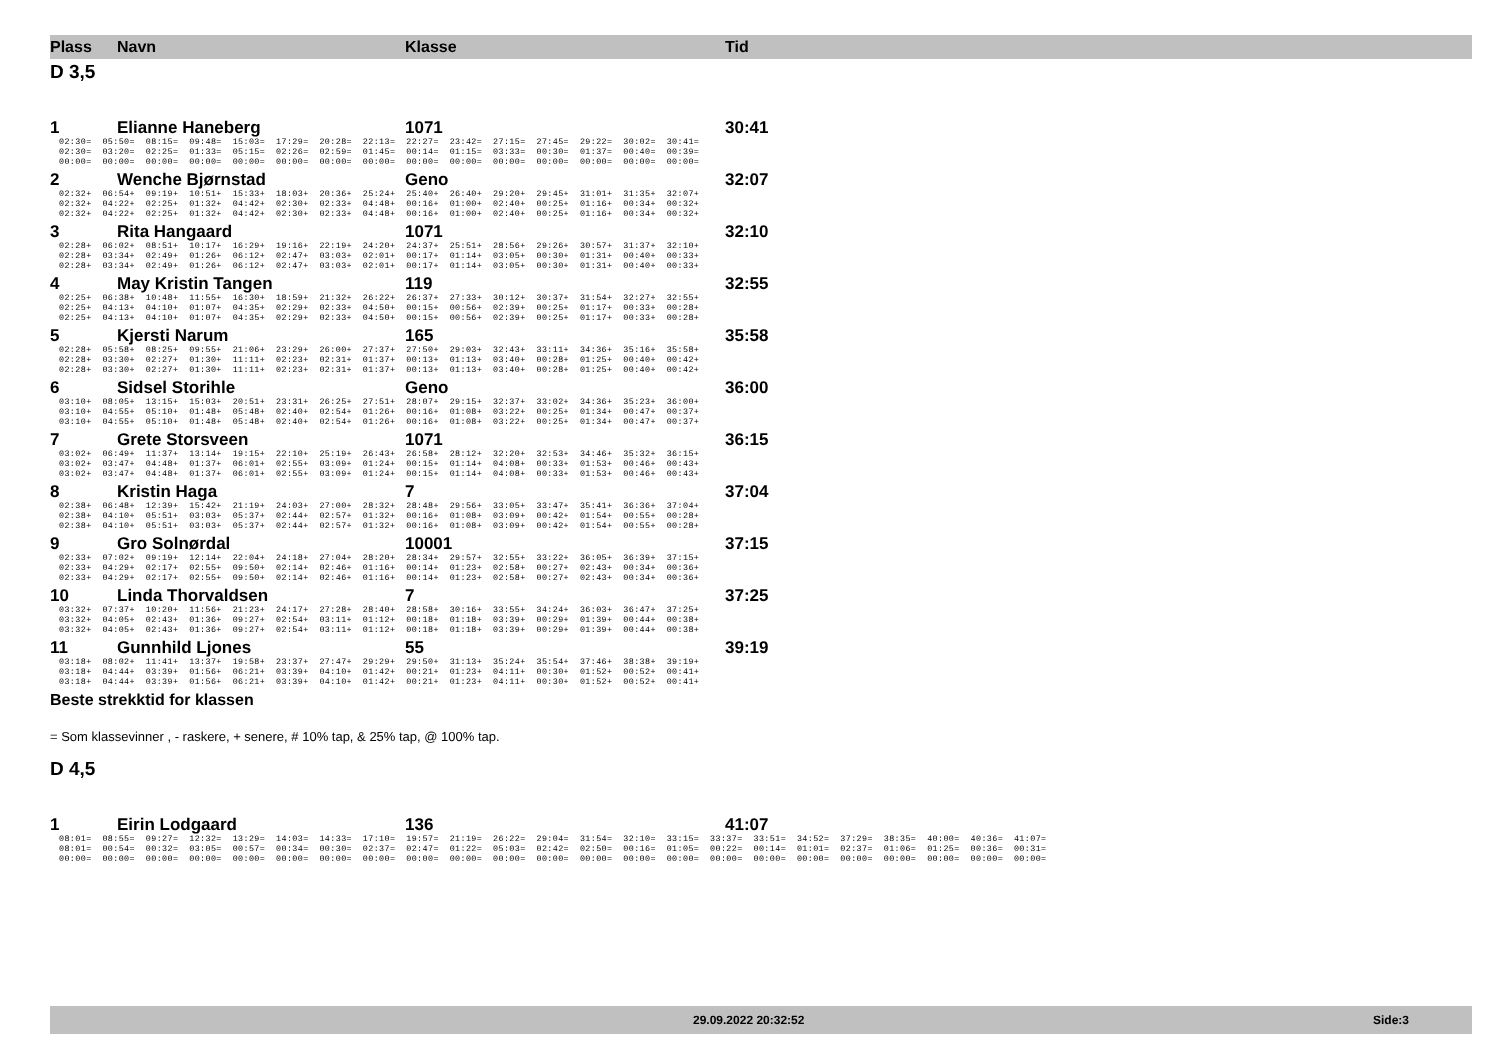Plass Navn Klasse Tid
D 3,5
1 Elianne Haneberg 1071 30:41
02:30= 05:50= 08:15= 09:48= 15:03= 17:29= 20:28= 22:13= 22:27= 23:42= 27:15= 27:45= 29:22= 30:02= 30:41= 02:30= 03:20= 02:25= 01:33= 05:15= 02:26= 02:59= 01:45= 00:14= 01:15= 03:33= 00:30= 01:37= 00:40= 00:39= 00:00= 00:00= 00:00= 00:00= 00:00= 00:00= 00:00= 00:00= 00:00= 00:00= 00:00= 00:00= 00:00= 00:00= 00:00=
2 Wenche Bjørnstad Geno 32:07
02:32+ 06:54+ 09:19+ 10:51+ 15:33+ 18:03+ 20:36+ 25:24+ 25:40+ 26:40+ 29:20+ 29:45+ 31:01+ 31:35+ 32:07+ 02:32+ 04:22+ 02:25+ 01:32+ 04:42+ 02:30+ 02:33+ 04:48+ 00:16+ 01:00+ 02:40+ 00:25+ 01:16+ 00:34+ 00:32+ 02:32+ 04:22+ 02:25+ 01:32+ 04:42+ 02:30+ 02:33+ 04:48+ 00:16+ 01:00+ 02:40+ 00:25+ 01:16+ 00:34+ 00:32+
3 Rita Hangaard 1071 32:10
02:28+ 06:02+ 08:51+ 10:17+ 16:29+ 19:16+ 22:19+ 24:20+ 24:37+ 25:51+ 28:56+ 29:26+ 30:57+ 31:37+ 32:10+ 02:28+ 03:34+ 02:49+ 01:26+ 06:12+ 02:47+ 03:03+ 02:01+ 00:17+ 01:14+ 03:05+ 00:30+ 01:31+ 00:40+ 00:33+ 02:28+ 03:34+ 02:49+ 01:26+ 06:12+ 02:47+ 03:03+ 02:01+ 00:17+ 01:14+ 03:05+ 00:30+ 01:31+ 00:40+ 00:33+
4 May Kristin Tangen 119 32:55
02:25+ 06:38+ 10:48+ 11:55+ 16:30+ 18:59+ 21:32+ 26:22+ 26:37+ 27:33+ 30:12+ 30:37+ 31:54+ 32:27+ 32:55+ 02:25+ 04:13+ 04:10+ 01:07+ 04:35+ 02:29+ 02:33+ 04:50+ 00:15+ 00:56+ 02:39+ 00:25+ 01:17+ 00:33+ 00:28+ 02:25+ 04:13+ 04:10+ 01:07+ 04:35+ 02:29+ 02:33+ 04:50+ 00:15+ 00:56+ 02:39+ 00:25+ 01:17+ 00:33+ 00:28+
5 Kjersti Narum 165 35:58
02:28+ 05:58+ 08:25+ 09:55+ 21:06+ 23:29+ 26:00+ 27:37+ 27:50+ 29:03+ 32:43+ 33:11+ 34:36+ 35:16+ 35:58+ 02:28+ 03:30+ 02:27+ 01:30+ 11:11+ 02:23+ 02:31+ 01:37+ 00:13+ 01:13+ 03:40+ 00:28+ 01:25+ 00:40+ 00:42+ 02:28+ 03:30+ 02:27+ 01:30+ 11:11+ 02:23+ 02:31+ 01:37+ 00:13+ 01:13+ 03:40+ 00:28+ 01:25+ 00:40+ 00:42+
6 Sidsel Storihle Geno 36:00
03:10+ 08:05+ 13:15+ 15:03+ 20:51+ 23:31+ 26:25+ 27:51+ 28:07+ 29:15+ 32:37+ 33:02+ 34:36+ 35:23+ 36:00+ 03:10+ 04:55+ 05:10+ 01:48+ 05:48+ 02:40+ 02:54+ 01:26+ 00:16+ 01:08+ 03:22+ 00:25+ 01:34+ 00:47+ 00:37+ 03:10+ 04:55+ 05:10+ 01:48+ 05:48+ 02:40+ 02:54+ 01:26+ 00:16+ 01:08+ 03:22+ 00:25+ 01:34+ 00:47+ 00:37+
7 Grete Storsveen 1071 36:15
03:02+ 06:49+ 11:37+ 13:14+ 19:15+ 22:10+ 25:19+ 26:43+ 26:58+ 28:12+ 32:20+ 32:53+ 34:46+ 35:32+ 36:15+ 03:02+ 03:47+ 04:48+ 01:37+ 06:01+ 02:55+ 03:09+ 01:24+ 00:15+ 01:14+ 04:08+ 00:33+ 01:53+ 00:46+ 00:43+ 03:02+ 03:47+ 04:48+ 01:37+ 06:01+ 02:55+ 03:09+ 01:24+ 00:15+ 01:14+ 04:08+ 00:33+ 01:53+ 00:46+ 00:43+
8 Kristin Haga 7 37:04
02:38+ 06:48+ 12:39+ 15:42+ 21:19+ 24:03+ 27:00+ 28:32+ 28:48+ 29:56+ 33:05+ 33:47+ 35:41+ 36:36+ 37:04+ 02:38+ 04:10+ 05:51+ 03:03+ 05:37+ 02:44+ 02:57+ 01:32+ 00:16+ 01:08+ 03:09+ 00:42+ 01:54+ 00:55+ 00:28+ 02:38+ 04:10+ 05:51+ 03:03+ 05:37+ 02:44+ 02:57+ 01:32+ 00:16+ 01:08+ 03:09+ 00:42+ 01:54+ 00:55+ 00:28+
9 Gro Solnørdal 10001 37:15
02:33+ 07:02+ 09:19+ 12:14+ 22:04+ 24:18+ 27:04+ 28:20+ 28:34+ 29:57+ 32:55+ 33:22+ 36:05+ 36:39+ 37:15+ 02:33+ 04:29+ 02:17+ 02:55+ 09:50+ 02:14+ 02:46+ 01:16+ 00:14+ 01:23+ 02:58+ 00:27+ 02:43+ 00:34+ 00:36+ 02:33+ 04:29+ 02:17+ 02:55+ 09:50+ 02:14+ 02:46+ 01:16+ 00:14+ 01:23+ 02:58+ 00:27+ 02:43+ 00:34+ 00:36+
10 Linda Thorvaldsen 7 37:25
03:32+ 07:37+ 10:20+ 11:56+ 21:23+ 24:17+ 27:28+ 28:40+ 28:58+ 30:16+ 33:55+ 34:24+ 36:03+ 36:47+ 37:25+ 03:32+ 04:05+ 02:43+ 01:36+ 09:27+ 02:54+ 03:11+ 01:12+ 00:18+ 01:18+ 03:39+ 00:29+ 01:39+ 00:44+ 00:38+ 03:32+ 04:05+ 02:43+ 01:36+ 09:27+ 02:54+ 03:11+ 01:12+ 00:18+ 01:18+ 03:39+ 00:29+ 01:39+ 00:44+ 00:38+
11 Gunnhild Ljones 55 39:19
03:18+ 08:02+ 11:41+ 13:37+ 19:58+ 23:37+ 27:47+ 29:29+ 29:50+ 31:13+ 35:24+ 35:54+ 37:46+ 38:38+ 39:19+ 03:18+ 04:44+ 03:39+ 01:56+ 06:21+ 03:39+ 04:10+ 01:42+ 00:21+ 01:23+ 04:11+ 00:30+ 01:52+ 00:52+ 00:41+ 03:18+ 04:44+ 03:39+ 01:56+ 06:21+ 03:39+ 04:10+ 01:42+ 00:21+ 01:23+ 04:11+ 00:30+ 01:52+ 00:52+ 00:41+
Beste strekktid for klassen
= Som klassevinner , - raskere, + senere, # 10% tap, & 25% tap, @ 100% tap.
D 4,5
1 Eirin Lodgaard 136 41:07
08:01= 08:55= 09:27= 12:32= 13:29= 14:03= 14:33= 17:10= 19:57= 21:19= 26:22= 29:04= 31:54= 32:10= 33:15= 33:37= 33:51= 34:52= 37:29= 38:35= 40:00= 40:36= 41:07= 08:01= 00:54= 00:32= 03:05= 00:57= 00:34= 00:30= 02:37= 02:47= 01:22= 05:03= 02:42= 02:50= 00:16= 01:05= 00:22= 00:14= 01:01= 02:37= 01:06= 01:25= 00:36= 00:31= 00:00= 00:00= 00:00= 00:00= 00:00= 00:00= 00:00= 00:00= 00:00= 00:00= 00:00= 00:00= 00:00= 00:00= 00:00= 00:00= 00:00= 00:00= 00:00= 00:00= 00:00= 00:00= 00:00=
29.09.2022 20:32:52 Side:3